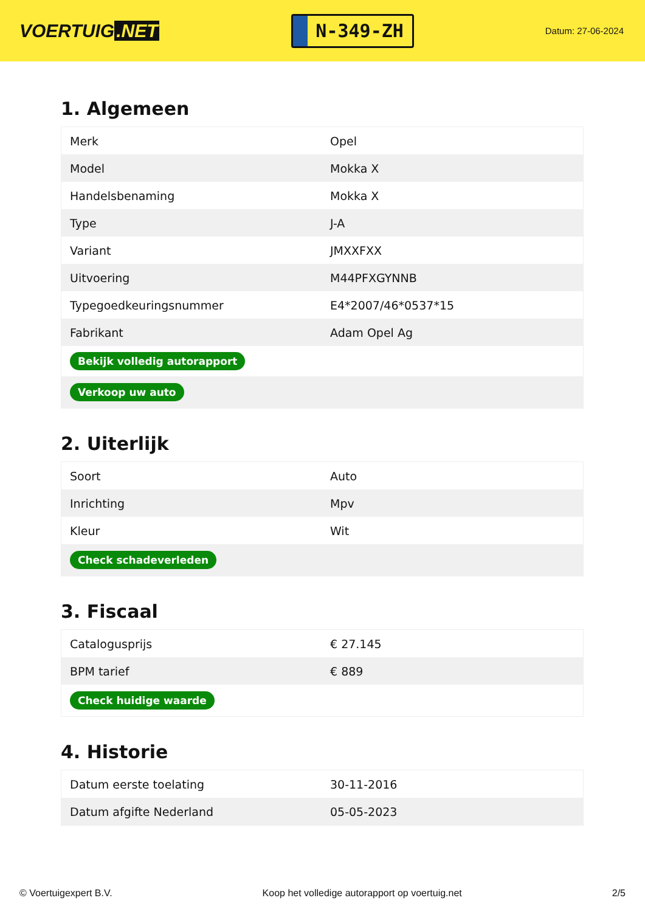VOERTUIG.NET
N-349-ZH
Datum: 27-06-2024
1. Algemeen
| Merk | Opel |
| Model | Mokka X |
| Handelsbenaming | Mokka X |
| Type | J-A |
| Variant | JMXXFXX |
| Uitvoering | M44PFXGYNNB |
| Typegoedkeuringsnummer | E4*2007/46*0537*15 |
| Fabrikant | Adam Opel Ag |
| Bekijk volledig autorapport | |
| Verkoop uw auto | |
2. Uiterlijk
| Soort | Auto |
| Inrichting | Mpv |
| Kleur | Wit |
| Check schadeverleden | |
3. Fiscaal
| Catalogusprijs | € 27.145 |
| BPM tarief | € 889 |
| Check huidige waarde | |
4. Historie
| Datum eerste toelating | 30-11-2016 |
| Datum afgifte Nederland | 05-05-2023 |
© Voertuigexpert B.V. Koop het volledige autorapport op voertuig.net 2/5